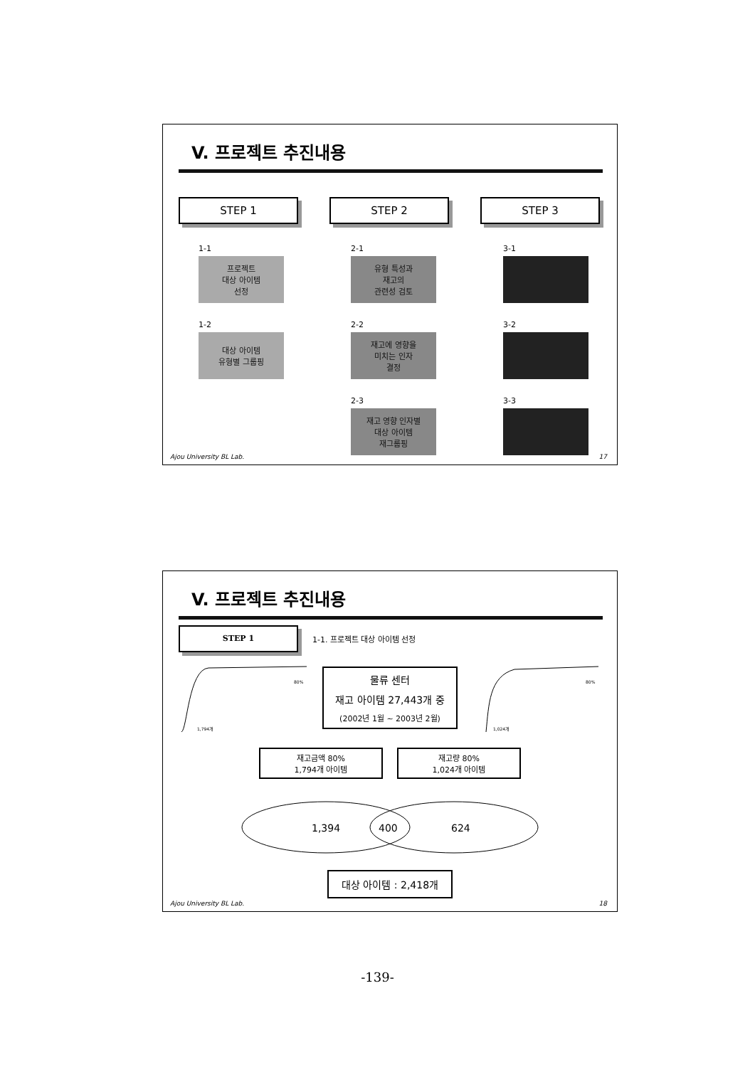V. 프로젝트 추진내용
STEP 1 STEP 2 STEP 3
1-1
프로젝트
대상 아이템
선정
1-2
대상 아이템
유형별 그룹핑
2-1
유형 특성과
재고의
관련성 검토
2-2
재고에 영향을
미치는 인자
결정
2-3
재고 영향 인자별
대상 아이템
재그룹핑
3-1
3-2
3-3
Ajou University BL Lab. 17
V. 프로젝트 추진내용
STEP 1
1-1. 프로젝트 대상 아이템 선정
1,794개
80%
물류 센터
재고 아이템 27,443개 중
(2002년 1월 ~ 2003년 2월)
1,024개
80%
재고금액 80%
1,794개 아이템
재고량 80%
1,024개 아이템
1,394
400
624
대상 아이템 : 2,418개
Ajou University BL Lab. 18
-139-